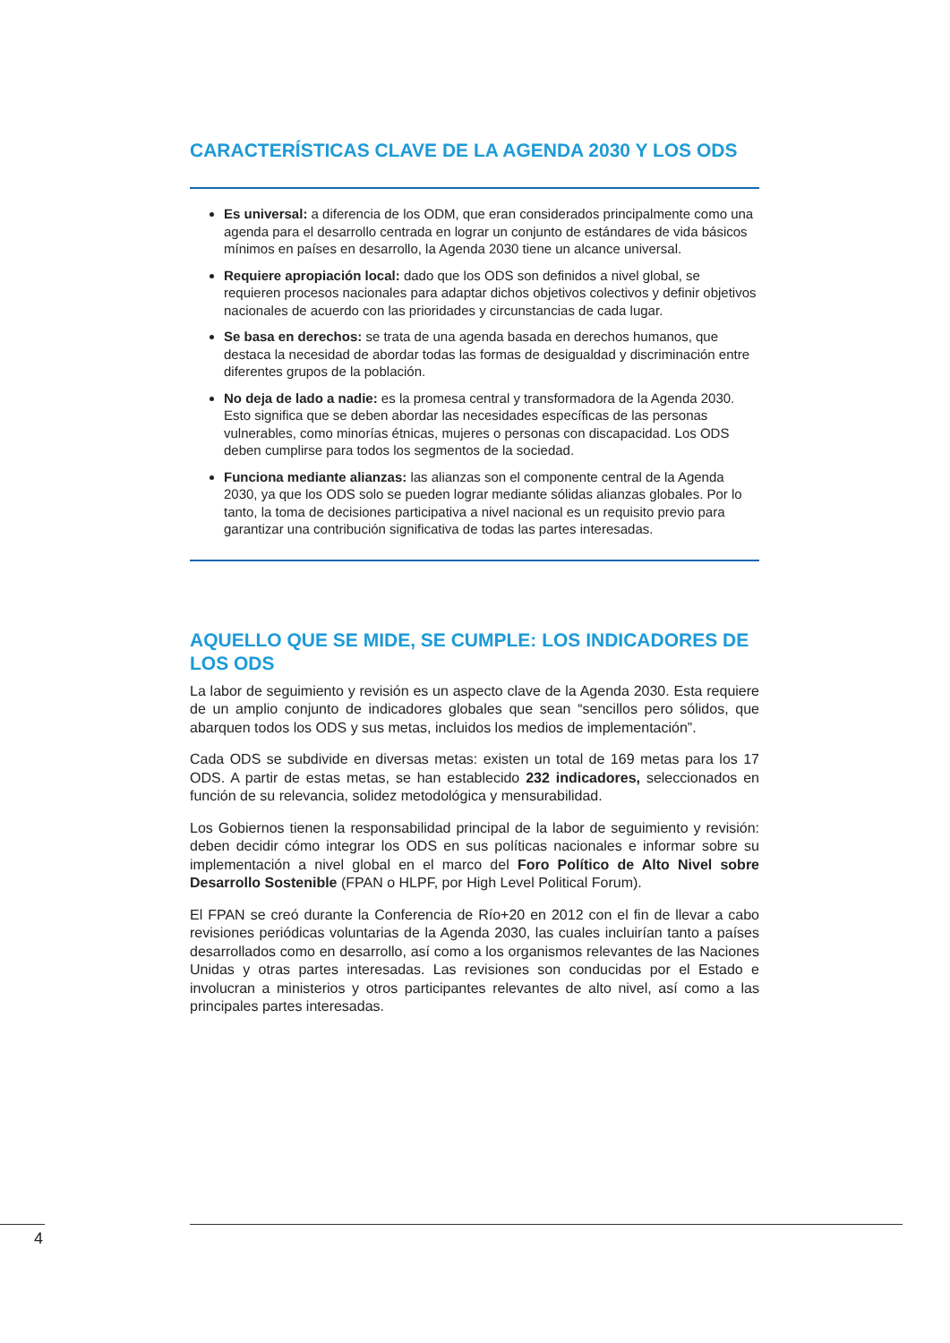CARACTERÍSTICAS CLAVE DE LA AGENDA 2030 Y LOS ODS
Es universal: a diferencia de los ODM, que eran considerados principalmente como una agenda para el desarrollo centrada en lograr un conjunto de estándares de vida básicos mínimos en países en desarrollo, la Agenda 2030 tiene un alcance universal.
Requiere apropiación local: dado que los ODS son definidos a nivel global, se requieren procesos nacionales para adaptar dichos objetivos colectivos y definir objetivos nacionales de acuerdo con las prioridades y circunstancias de cada lugar.
Se basa en derechos: se trata de una agenda basada en derechos humanos, que destaca la necesidad de abordar todas las formas de desigualdad y discriminación entre diferentes grupos de la población.
No deja de lado a nadie: es la promesa central y transformadora de la Agenda 2030. Esto significa que se deben abordar las necesidades específicas de las personas vulnerables, como minorías étnicas, mujeres o personas con discapacidad. Los ODS deben cumplirse para todos los segmentos de la sociedad.
Funciona mediante alianzas: las alianzas son el componente central de la Agenda 2030, ya que los ODS solo se pueden lograr mediante sólidas alianzas globales. Por lo tanto, la toma de decisiones participativa a nivel nacional es un requisito previo para garantizar una contribución significativa de todas las partes interesadas.
AQUELLO QUE SE MIDE, SE CUMPLE: LOS INDICADORES DE LOS ODS
La labor de seguimiento y revisión es un aspecto clave de la Agenda 2030. Esta requiere de un amplio conjunto de indicadores globales que sean “sencillos pero sólidos, que abarquen todos los ODS y sus metas, incluidos los medios de implementación”.
Cada ODS se subdivide en diversas metas: existen un total de 169 metas para los 17 ODS. A partir de estas metas, se han establecido 232 indicadores, seleccionados en función de su relevancia, solidez metodológica y mensurabilidad.
Los Gobiernos tienen la responsabilidad principal de la labor de seguimiento y revisión: deben decidir cómo integrar los ODS en sus políticas nacionales e informar sobre su implementación a nivel global en el marco del Foro Político de Alto Nivel sobre Desarrollo Sostenible (FPAN o HLPF, por High Level Political Forum).
El FPAN se creó durante la Conferencia de Río+20 en 2012 con el fin de llevar a cabo revisiones periódicas voluntarias de la Agenda 2030, las cuales incluirían tanto a países desarrollados como en desarrollo, así como a los organismos relevantes de las Naciones Unidas y otras partes interesadas. Las revisiones son conducidas por el Estado e involucran a ministerios y otros participantes relevantes de alto nivel, así como a las principales partes interesadas.
4